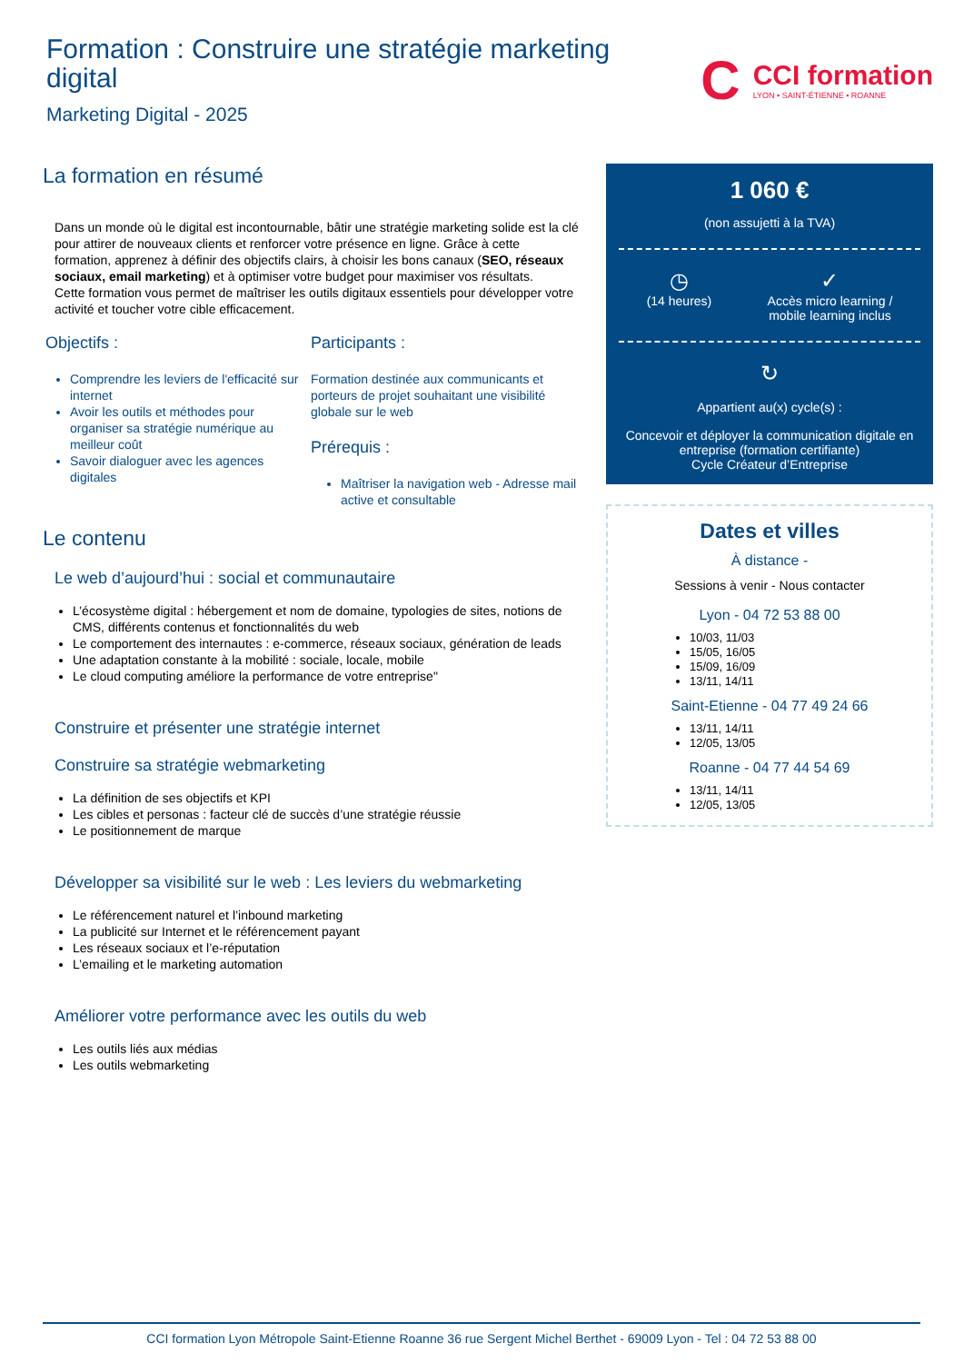Formation : Construire une stratégie marketing digital
Marketing Digital - 2025
C
CCI formation
LYON • SAINT-ÉTIENNE • ROANNE
La formation en résumé
Dans un monde où le digital est incontournable, bâtir une stratégie marketing solide est la clé pour attirer de nouveaux clients et renforcer votre présence en ligne. Grâce à cette formation, apprenez à définir des objectifs clairs, à choisir les bons canaux (SEO, réseaux sociaux, email marketing) et à optimiser votre budget pour maximiser vos résultats.
Cette formation vous permet de maîtriser les outils digitaux essentiels pour développer votre activité et toucher votre cible efficacement.
Objectifs :
Comprendre les leviers de l'efficacité sur internet
Avoir les outils et méthodes pour organiser sa stratégie numérique au meilleur coût
Savoir dialoguer avec les agences digitales
Participants :
Formation destinée aux communicants et porteurs de projet souhaitant une visibilité globale sur le web
Prérequis :
Maîtriser la navigation web - Adresse mail active et consultable
Le contenu
Le web d’aujourd’hui : social et communautaire
L’écosystème digital : hébergement et nom de domaine, typologies de sites, notions de CMS, différents contenus et fonctionnalités du web
Le comportement des internautes : e-commerce, réseaux sociaux, génération de leads
Une adaptation constante à la mobilité : sociale, locale, mobile
Le cloud computing améliore la performance de votre entreprise"
Construire et présenter une stratégie internet
Construire sa stratégie webmarketing
La définition de ses objectifs et KPI
Les cibles et personas : facteur clé de succès d’une stratégie réussie
Le positionnement de marque
Développer sa visibilité sur le web : Les leviers du webmarketing
Le référencement naturel et l’inbound marketing
La publicité sur Internet et le référencement payant
Les réseaux sociaux et l’e-réputation
L’emailing et le marketing automation
Améliorer votre performance avec les outils du web
Les outils liés aux médias
Les outils webmarketing
1 060 €
(non assujetti à la TVA)
◷
(14 heures)
✓
Accès micro learning /
mobile learning inclus
↻
Appartient au(x) cycle(s) :
Concevoir et déployer la communication digitale en entreprise (formation certifiante)
Cycle Créateur d’Entreprise
Dates et villes
À distance -
Sessions à venir - Nous contacter
Lyon - 04 72 53 88 00
10/03, 11/03
15/05, 16/05
15/09, 16/09
13/11, 14/11
Saint-Etienne - 04 77 49 24 66
13/11, 14/11
12/05, 13/05
Roanne - 04 77 44 54 69
13/11, 14/11
12/05, 13/05
CCI formation Lyon Métropole Saint-Etienne Roanne 36 rue Sergent Michel Berthet - 69009 Lyon - Tel : 04 72 53 88 00